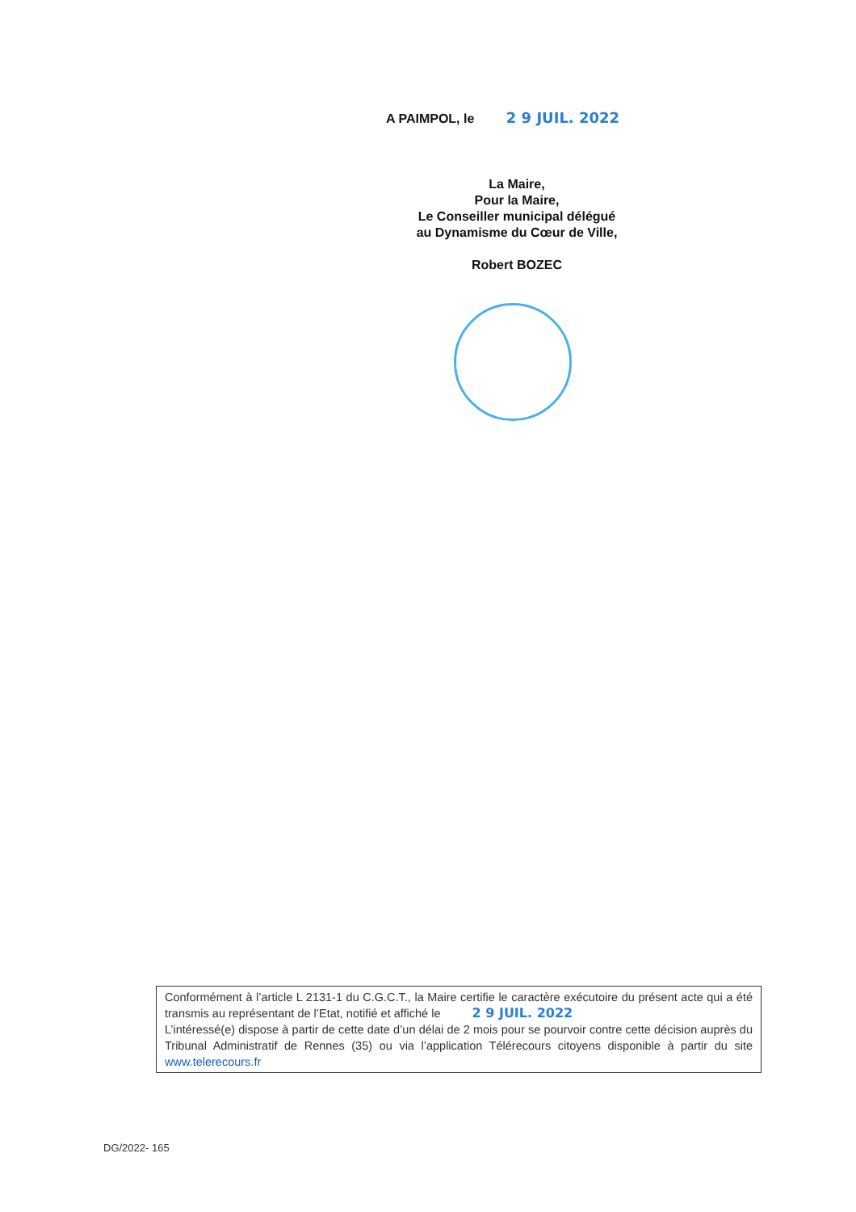A PAIMPOL, le 2 9 JUIL. 2022
La Maire,
Pour la Maire,
Le Conseiller municipal délégué
au Dynamisme du Cœur de Ville,
Robert BOZEC
Conformément à l’article L 2131-1 du C.G.C.T., la Maire certifie le caractère exécutoire du présent acte qui a été transmis au représentant de l’Etat, notifié et affiché le 2 9 JUIL. 2022
L’intéressé(e) dispose à partir de cette date d’un délai de 2 mois pour se pourvoir contre cette décision auprès du Tribunal Administratif de Rennes (35) ou via l’application Télérecours citoyens disponible à partir du site www.telerecours.fr
DG/2022- 165